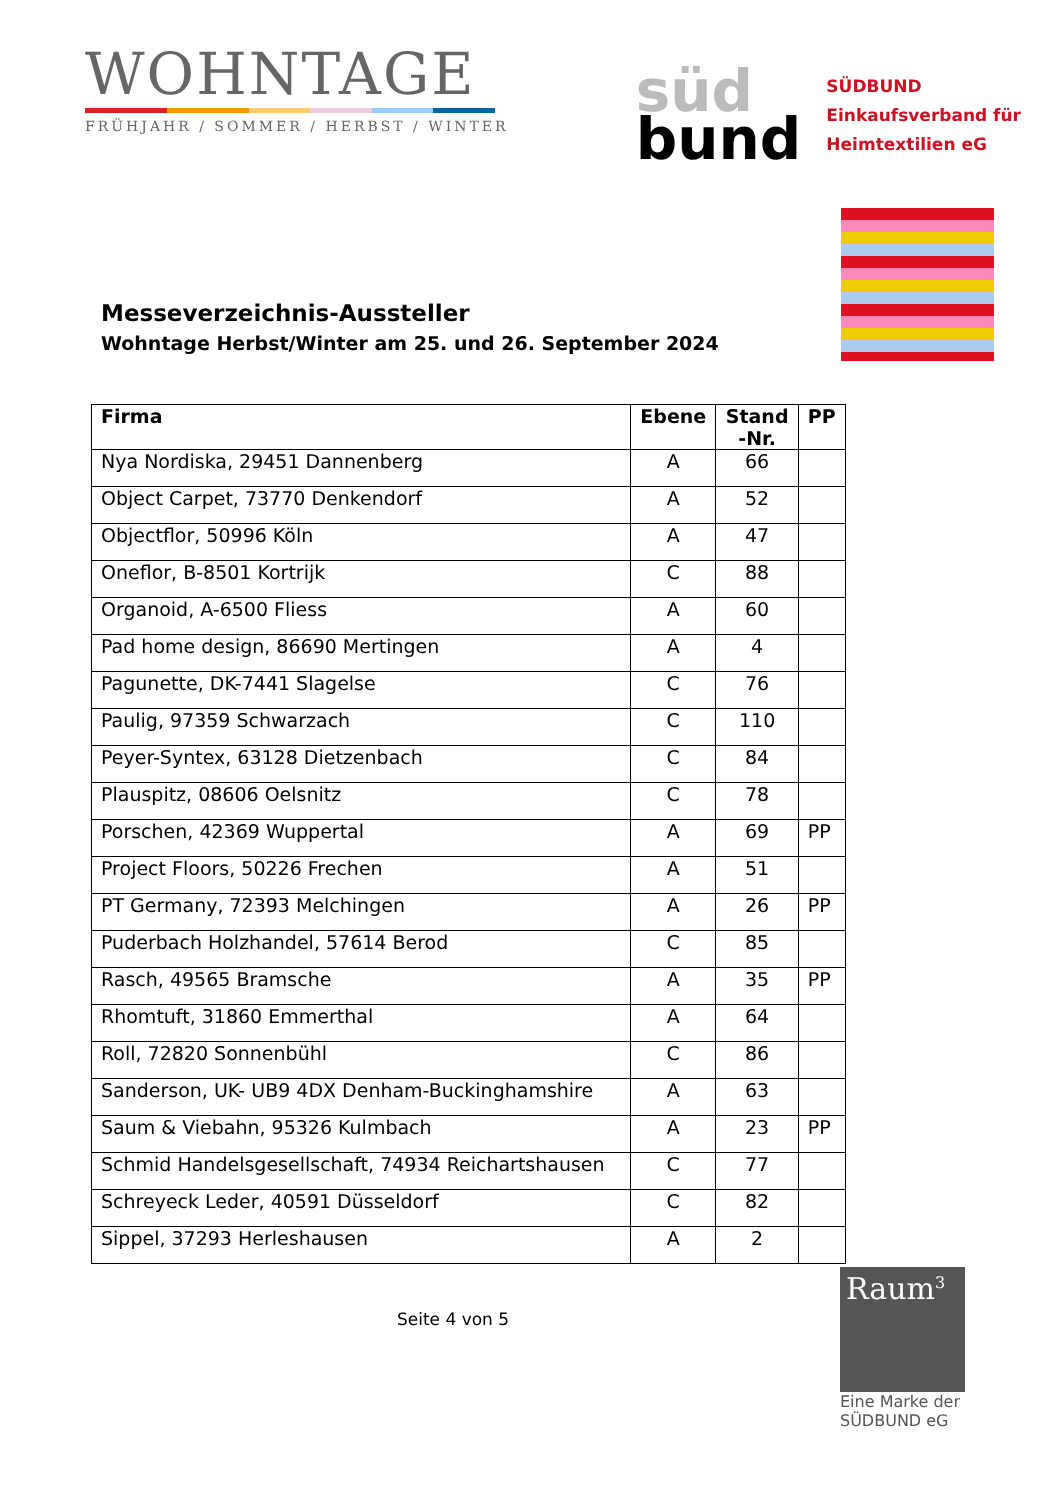WOHNTAGE
FRÜHJAHR / SOMMER / HERBST / WINTER
süd
bund
SÜDBUND
Einkaufsverband für
Heimtextilien eG
Messeverzeichnis-Aussteller
Wohntage Herbst/Winter am 25. und 26. September 2024
| Firma | Ebene | Stand -Nr. | PP |
| --- | --- | --- | --- |
| Nya Nordiska, 29451 Dannenberg | A | 66 | |
| Object Carpet, 73770 Denkendorf | A | 52 | |
| Objectflor, 50996 Köln | A | 47 | |
| Oneflor, B-8501 Kortrijk | C | 88 | |
| Organoid, A-6500 Fliess | A | 60 | |
| Pad home design, 86690 Mertingen | A | 4 | |
| Pagunette, DK-7441 Slagelse | C | 76 | |
| Paulig, 97359 Schwarzach | C | 110 | |
| Peyer-Syntex, 63128 Dietzenbach | C | 84 | |
| Plauspitz, 08606 Oelsnitz | C | 78 | |
| Porschen, 42369 Wuppertal | A | 69 | PP |
| Project Floors, 50226 Frechen | A | 51 | |
| PT Germany, 72393 Melchingen | A | 26 | PP |
| Puderbach Holzhandel, 57614 Berod | C | 85 | |
| Rasch, 49565 Bramsche | A | 35 | PP |
| Rhomtuft, 31860 Emmerthal | A | 64 | |
| Roll, 72820 Sonnenbühl | C | 86 | |
| Sanderson, UK- UB9 4DX Denham-Buckinghamshire | A | 63 | |
| Saum & Viebahn, 95326 Kulmbach | A | 23 | PP |
| Schmid Handelsgesellschaft, 74934 Reichartshausen | C | 77 | |
| Schreyeck Leder, 40591 Düsseldorf | C | 82 | |
| Sippel, 37293 Herleshausen | A | 2 | |
Seite 4 von 5
Raum<sup>3</sup>
Eine Marke der
SÜDBUND eG